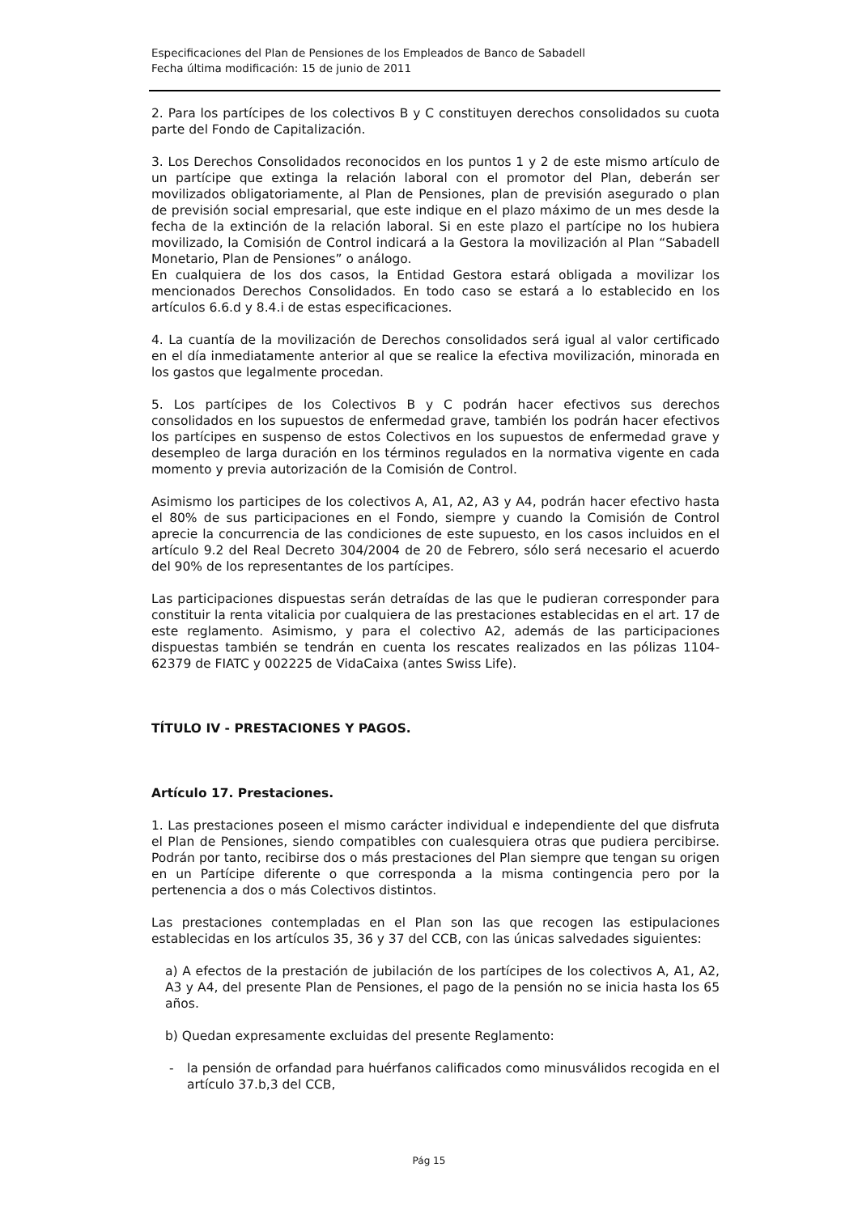Especificaciones del Plan de Pensiones de los Empleados de Banco de Sabadell
Fecha última modificación: 15 de junio de 2011
2. Para los partícipes de los colectivos B y C constituyen derechos consolidados su cuota parte del Fondo de Capitalización.
3. Los Derechos Consolidados reconocidos en los puntos 1 y 2 de este mismo artículo de un partícipe que extinga la relación laboral con el promotor del Plan, deberán ser movilizados obligatoriamente, al Plan de Pensiones, plan de previsión asegurado o plan de previsión social empresarial, que este indique en el plazo máximo de un mes desde la fecha de la extinción de la relación laboral. Si en este plazo el partícipe no los hubiera movilizado, la Comisión de Control indicará a la Gestora la movilización al Plan “Sabadell Monetario, Plan de Pensiones” o análogo.
En cualquiera de los dos casos, la Entidad Gestora estará obligada a movilizar los mencionados Derechos Consolidados. En todo caso se estará a lo establecido en los artículos 6.6.d y 8.4.i de estas especificaciones.
4. La cuantía de la movilización de Derechos consolidados será igual al valor certificado en el día inmediatamente anterior al que se realice la efectiva movilización, minorada en los gastos que legalmente procedan.
5. Los partícipes de los Colectivos B y C podrán hacer efectivos sus derechos consolidados en los supuestos de enfermedad grave, también los podrán hacer efectivos los partícipes en suspenso de estos Colectivos en los supuestos de enfermedad grave y desempleo de larga duración en los términos regulados en la normativa vigente en cada momento y previa autorización de la Comisión de Control.
Asimismo los participes de los colectivos A, A1, A2, A3 y A4, podrán hacer efectivo hasta el 80% de sus participaciones en el Fondo, siempre y cuando la Comisión de Control aprecie la concurrencia de las condiciones de este supuesto, en los casos incluidos en el artículo 9.2 del Real Decreto 304/2004 de 20 de Febrero, sólo será necesario el acuerdo del 90% de los representantes de los partícipes.
Las participaciones dispuestas serán detraídas de las que le pudieran corresponder para constituir la renta vitalicia por cualquiera de las prestaciones establecidas en el art. 17 de este reglamento. Asimismo, y para el colectivo A2, además de las participaciones dispuestas también se tendrán en cuenta los rescates realizados en las pólizas 1104-62379 de FIATC y 002225 de VidaCaixa (antes Swiss Life).
TÍTULO IV - PRESTACIONES Y PAGOS.
Artículo 17. Prestaciones.
1. Las prestaciones poseen el mismo carácter individual e independiente del que disfruta el Plan de Pensiones, siendo compatibles con cualesquiera otras que pudiera percibirse. Podrán por tanto, recibirse dos o más prestaciones del Plan siempre que tengan su origen en un Partícipe diferente o que corresponda a la misma contingencia pero por la pertenencia a dos o más Colectivos distintos.
Las prestaciones contempladas en el Plan son las que recogen las estipulaciones establecidas en los artículos 35, 36 y 37 del CCB, con las únicas salvedades siguientes:
a) A efectos de la prestación de jubilación de los partícipes de los colectivos A, A1, A2, A3 y A4, del presente Plan de Pensiones, el pago de la pensión no se inicia hasta los 65 años.
b) Quedan expresamente excluidas del presente Reglamento:
- la pensión de orfandad para huérfanos calificados como minusválidos recogida en el artículo 37.b,3 del CCB,
Pág 15